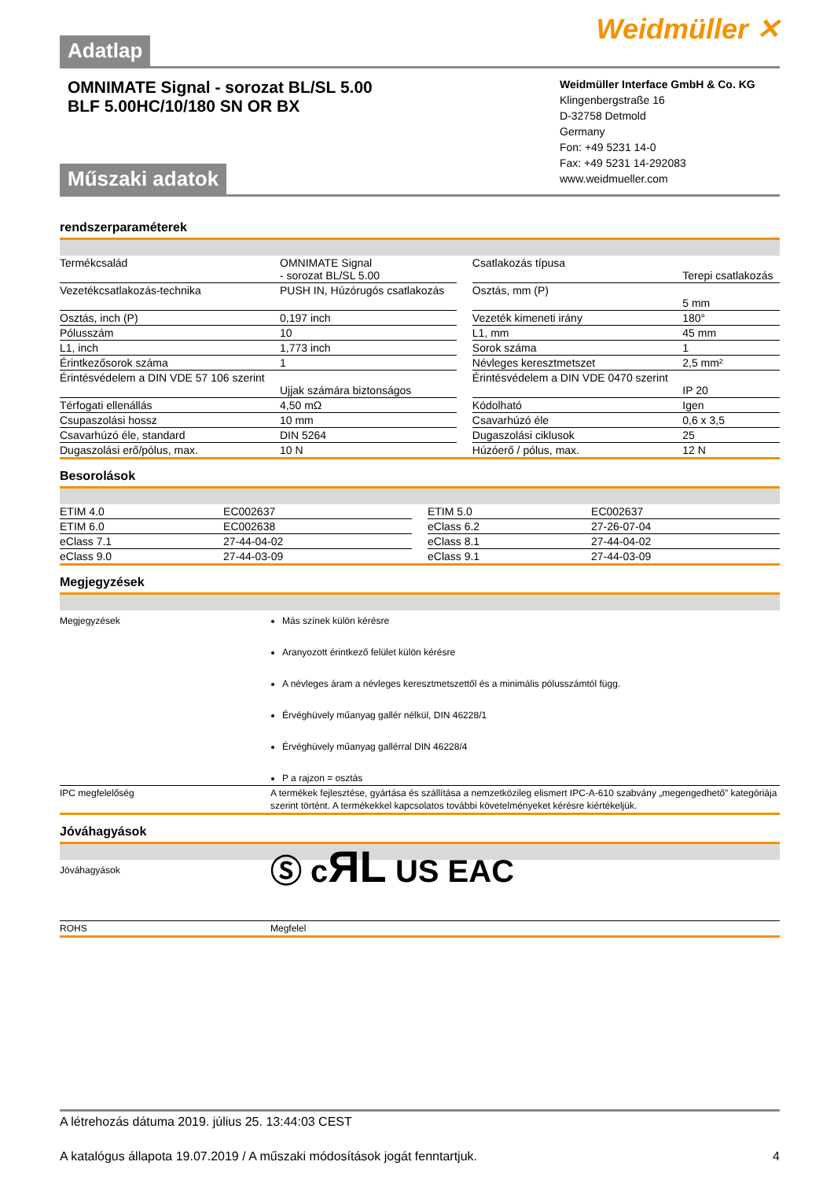Adatlap
Weidmüller ✕
OMNIMATE Signal - sorozat BL/SL 5.00
BLF 5.00HC/10/180 SN OR BX
Műszaki adatok
Weidmüller Interface GmbH & Co. KG
Klingenbergstraße 16
D-32758 Detmold
Germany
Fon: +49 5231 14-0
Fax: +49 5231 14-292083
www.weidmueller.com
rendszerparaméterek
| Termékcsalád | OMNIMATE Signal - sorozat BL/SL 5.00 | | Csatlakozás típusa | Terepi csatlakozás |
| Vezetékcsatlakozás-technika | PUSH IN, Húzórugós csatlakozás | | Osztás, mm (P) | 5 mm |
| Osztás, inch (P) | 0,197 inch | | Vezeték kimeneti irány | 180° |
| Pólusszám | 10 | | L1, mm | 45 mm |
| L1, inch | 1,773 inch | | Sorok száma | 1 |
| Érintkezősorok száma | 1 | | Névleges keresztmetszet | 2,5 mm² |
| Érintésvédelem a DIN VDE 57 106 szerint | Ujjak számára biztonságos | | Érintésvédelem a DIN VDE 0470 szerint | IP 20 |
| Térfogati ellenállás | 4,50 mΩ | | Kódolható | Igen |
| Csupaszolási hossz | 10 mm | | Csavarhúzó éle | 0,6 x 3,5 |
| Csavarhúzó éle, standard | DIN 5264 | | Dugaszolási ciklusok | 25 |
| Dugaszolási erő/pólus, max. | 10 N | | Húzóerő / pólus, max. | 12 N |
Besorolások
| ETIM 4.0 | EC002637 | | ETIM 5.0 | EC002637 |
| ETIM 6.0 | EC002638 | | eClass 6.2 | 27-26-07-04 |
| eClass 7.1 | 27-44-04-02 | | eClass 8.1 | 27-44-04-02 |
| eClass 9.0 | 27-44-03-09 | | eClass 9.1 | 27-44-03-09 |
Megjegyzések
| Megjegyzések | Más színek külön kérésre Aranyozott érintkező felület külön kérésre A névleges áram a névleges keresztmetszettől és a minimális pólusszámtól függ. Érvéghüvely műanyag gallér nélkül, DIN 46228/1 Érvéghüvely műanyag gallérral DIN 46228/4 P a rajzon = osztás |
| IPC megfelelőség | A termékek fejlesztése, gyártása és szállítása a nemzetközileg elismert IPC-A-610 szabvány „megengedhető” kategóriája szerint történt. A termékekkel kapcsolatos további követelményeket kérésre kiértékeljük. |
Jóváhagyások
| Jóváhagyások | Ⓢ c ЯL US EAC |
| ROHS | Megfelel |
A létrehozás dátuma 2019. július 25. 13:44:03 CEST
A katalógus állapota 19.07.2019 / A műszaki módosítások jogát fenntartjuk. 4